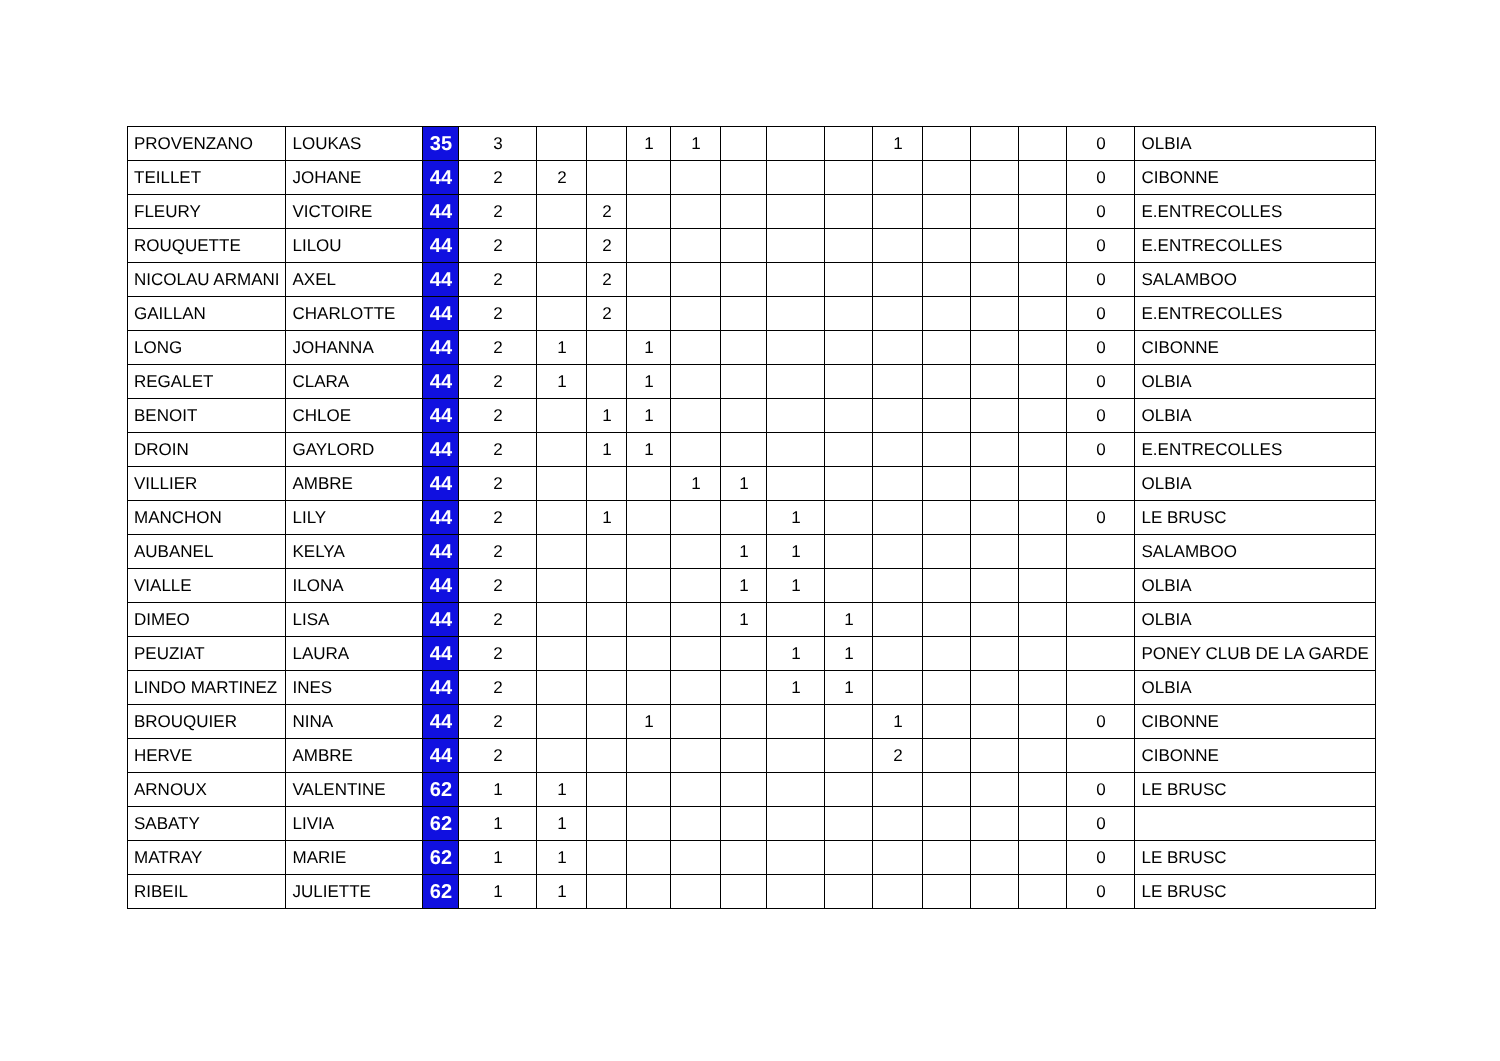| PROVENZANO | LOUKAS | 35 | 3 | | | 1 | 1 | | | | 1 | | | | 0 | OLBIA |
| TEILLET | JOHANE | 44 | 2 | 2 | | | | | | | | | | | 0 | CIBONNE |
| FLEURY | VICTOIRE | 44 | 2 | | 2 | | | | | | | | | | 0 | E.ENTRECOLLES |
| ROUQUETTE | LILOU | 44 | 2 | | 2 | | | | | | | | | | 0 | E.ENTRECOLLES |
| NICOLAU ARMANI | AXEL | 44 | 2 | | 2 | | | | | | | | | | 0 | SALAMBOO |
| GAILLAN | CHARLOTTE | 44 | 2 | | 2 | | | | | | | | | | 0 | E.ENTRECOLLES |
| LONG | JOHANNA | 44 | 2 | 1 | | 1 | | | | | | | | | 0 | CIBONNE |
| REGALET | CLARA | 44 | 2 | 1 | | 1 | | | | | | | | | 0 | OLBIA |
| BENOIT | CHLOE | 44 | 2 | | 1 | 1 | | | | | | | | | 0 | OLBIA |
| DROIN | GAYLORD | 44 | 2 | | 1 | 1 | | | | | | | | | 0 | E.ENTRECOLLES |
| VILLIER | AMBRE | 44 | 2 | | | | 1 | 1 | | | | | | | | OLBIA |
| MANCHON | LILY | 44 | 2 | | 1 | | | | 1 | | | | | | 0 | LE BRUSC |
| AUBANEL | KELYA | 44 | 2 | | | | | 1 | 1 | | | | | | | SALAMBOO |
| VIALLE | ILONA | 44 | 2 | | | | | 1 | 1 | | | | | | | OLBIA |
| DIMEO | LISA | 44 | 2 | | | | | 1 | | 1 | | | | | | OLBIA |
| PEUZIAT | LAURA | 44 | 2 | | | | | | 1 | 1 | | | | | | PONEY CLUB DE LA GARDE |
| LINDO MARTINEZ | INES | 44 | 2 | | | | | | 1 | 1 | | | | | | OLBIA |
| BROUQUIER | NINA | 44 | 2 | | | 1 | | | | | 1 | | | | 0 | CIBONNE |
| HERVE | AMBRE | 44 | 2 | | | | | | | | 2 | | | | | CIBONNE |
| ARNOUX | VALENTINE | 62 | 1 | 1 | | | | | | | | | | | 0 | LE BRUSC |
| SABATY | LIVIA | 62 | 1 | 1 | | | | | | | | | | | 0 | |
| MATRAY | MARIE | 62 | 1 | 1 | | | | | | | | | | | 0 | LE BRUSC |
| RIBEIL | JULIETTE | 62 | 1 | 1 | | | | | | | | | | | 0 | LE BRUSC |